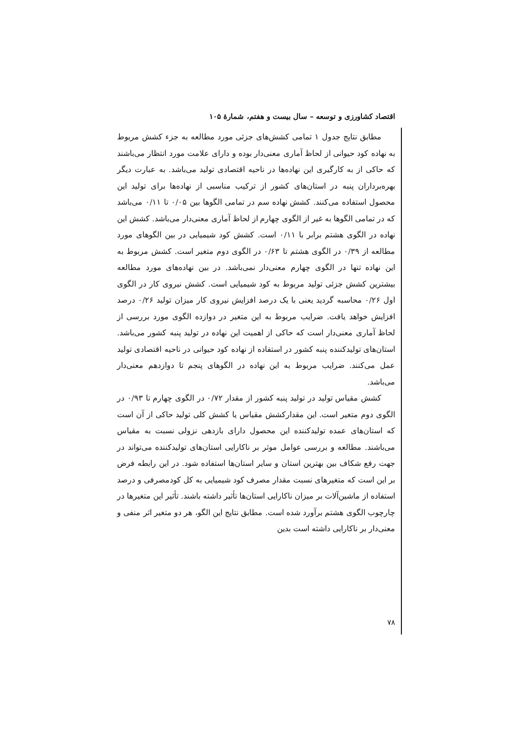اقتصاد کشاورزی و توسعه – سال بیست و هفتم، شمارهٔ ۱۰۵
مطابق نتایج جدول ۱ تمامی کشش‌های جزئی مورد مطالعه به جزء کشش مربوط به نهاده کود حیوانی از لحاظ آماری معنی‌دار بوده و دارای علامت مورد انتظار می‌باشند که حاکی از به کارگیری این نهاده‌ها در ناحیه اقتصادی تولید می‌باشد. به عبارت دیگر بهره‌برداران پنبه در استان‌های کشور از ترکیب مناسبی از نهاده‌ها برای تولید این محصول استفاده می‌کنند. کشش نهاده سم در تمامی الگوها بین ۰/۰۵ تا ۰/۱۱ می‌باشد که در تمامی الگوها به غیر از الگوی چهارم از لحاظ آماری معنی‌دار می‌باشد. کشش این نهاده در الگوی هشتم برابر با ۰/۱۱ است. کشش کود شیمیایی در بین الگوهای مورد مطالعه از ۰/۳۹ در الگوی هشتم تا ۰/۶۳ در الگوی دوم متغیر است. کشش مربوط به این نهاده تنها در الگوی چهارم معنی‌دار نمی‌باشد. در بین نهاده‌های مورد مطالعه بیشترین کشش جزئی تولید مربوط به کود شیمیایی است. کشش نیروی کار در الگوی اول ۰/۲۶ محاسبه گردید یعنی با یک درصد افزایش نیروی کار میزان تولید ۰/۲۶ درصد افزایش خواهد یافت. ضرایب مربوط به این متغیر در دوازده الگوی مورد بررسی از لحاظ آماری معنی‌دار است که حاکی از اهمیت این نهاده در تولید پنبه کشور می‌باشد. استان‌های تولیدکننده پنبه کشور در استفاده از نهاده کود حیوانی در ناحیه اقتصادی تولید عمل می‌کنند. ضرایب مربوط به این نهاده در الگوهای پنجم تا دوازدهم معنی‌دار می‌باشد.
کشش مقیاس تولید در تولید پنبه کشور از مقدار ۰/۷۲ در الگوی چهارم تا ۰/۹۳ در الگوی دوم متغیر است. این مقدارکشش مقیاس یا کشش کلی تولید حاکی از آن است که استان‌های عمده تولیدکننده این محصول دارای بازدهی نزولی نسبت به مقیاس می‌باشند. مطالعه و بررسی عوامل موثر بر ناکارایی استان‌های تولیدکننده می‌تواند در جهت رفع شکاف بین بهترین استان و سایر استان‌ها استفاده شود. در این رابطه فرض بر این است که متغیرهای نسبت مقدار مصرف کود شیمیایی به کل کودمصرفی و درصد استفاده از ماشین‌آلات بر میزان ناکارایی استان‌ها تأثیر داشته باشند. تأثیر این متغیرها در چارچوب الگوی هشتم برآورد شده است. مطابق نتایج این الگو، هر دو متغیر اثر منفی و معنی‌دار بر ناکارایی داشته است بدین
۷۸